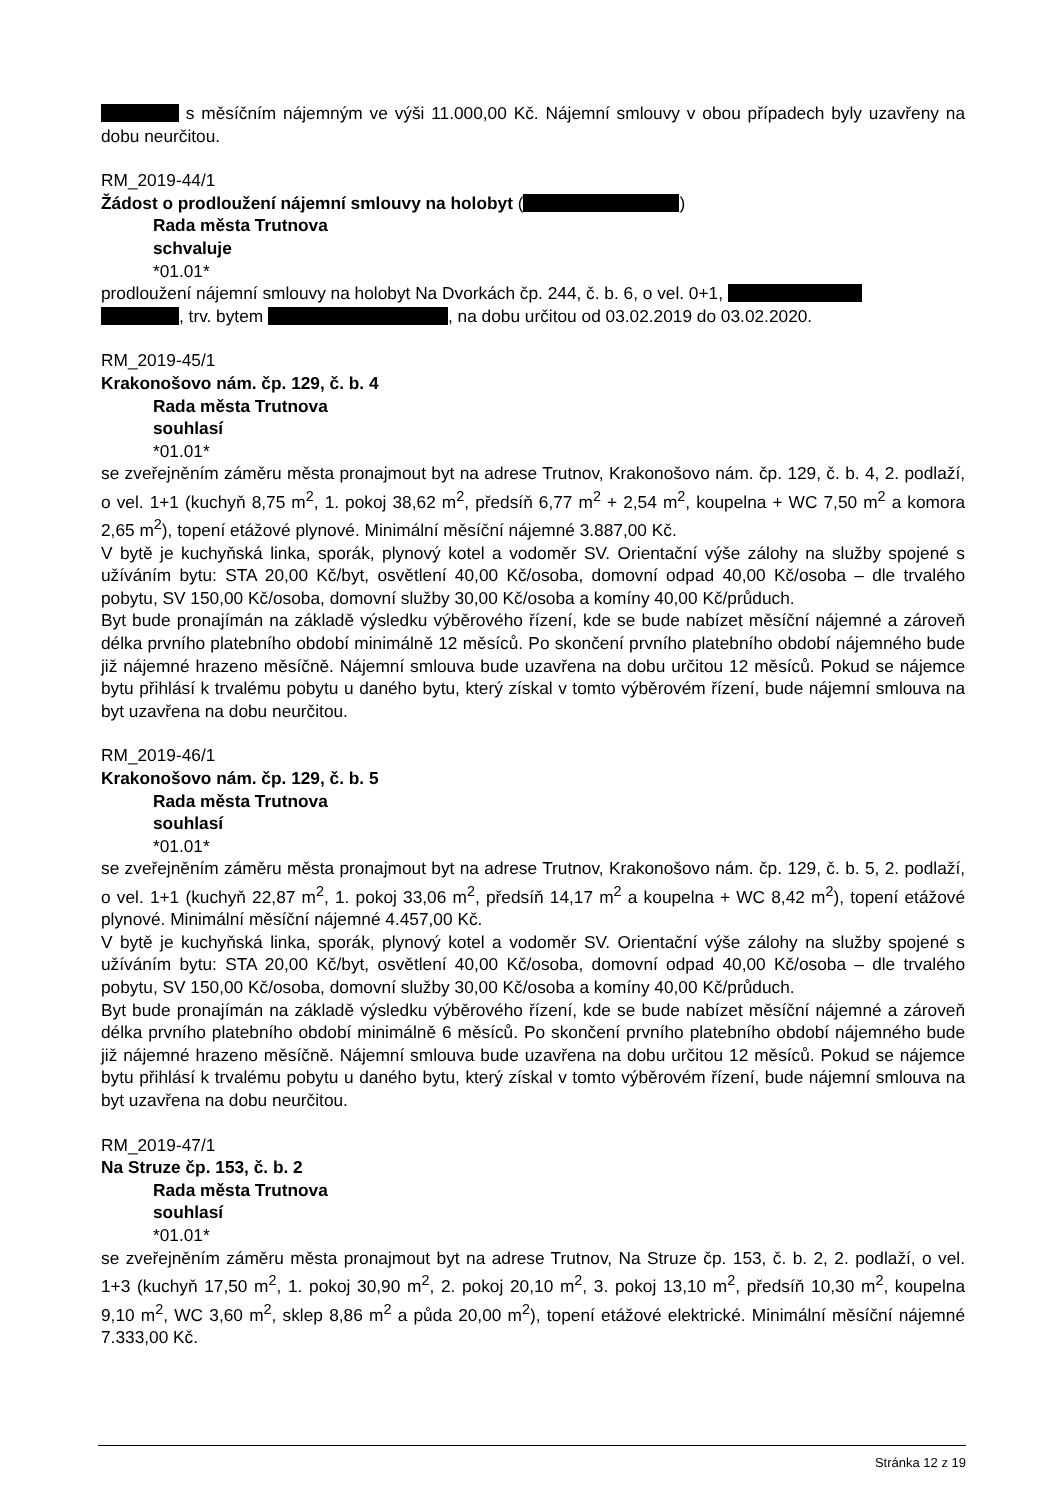s měsíčním nájemným ve výši 11.000,00 Kč. Nájemní smlouvy v obou případech byly uzavřeny na dobu neurčitou.
RM_2019-44/1
Žádost o prodloužení nájemní smlouvy na holobyt ( )
Rada města Trutnova
schvaluje
*01.01*
prodloužení nájemní smlouvy na holobyt Na Dvorkách čp. 244, č. b. 6, o vel. 0+1,
, trv. bytem , na dobu určitou od 03.02.2019 do 03.02.2020.
RM_2019-45/1
Krakonošovo nám. čp. 129, č. b. 4
Rada města Trutnova
souhlasí
*01.01*
se zveřejněním záměru města pronajmout byt na adrese Trutnov, Krakonošovo nám. čp. 129, č. b. 4, 2. podlaží, o vel. 1+1 (kuchyň 8,75 m<sup>2</sup>, 1. pokoj 38,62 m<sup>2</sup>, předsíň 6,77 m<sup>2</sup> + 2,54 m<sup>2</sup>, koupelna + WC 7,50 m<sup>2</sup> a komora 2,65 m<sup>2</sup>), topení etážové plynové. Minimální měsíční nájemné 3.887,00 Kč.
V bytě je kuchyňská linka, sporák, plynový kotel a vodoměr SV. Orientační výše zálohy na služby spojené s užíváním bytu: STA 20,00 Kč/byt, osvětlení 40,00 Kč/osoba, domovní odpad 40,00 Kč/osoba – dle trvalého pobytu, SV 150,00 Kč/osoba, domovní služby 30,00 Kč/osoba a komíny 40,00 Kč/průduch.
Byt bude pronajímán na základě výsledku výběrového řízení, kde se bude nabízet měsíční nájemné a zároveň délka prvního platebního období minimálně 12 měsíců. Po skončení prvního platebního období nájemného bude již nájemné hrazeno měsíčně. Nájemní smlouva bude uzavřena na dobu určitou 12 měsíců. Pokud se nájemce bytu přihlásí k trvalému pobytu u daného bytu, který získal v tomto výběrovém řízení, bude nájemní smlouva na byt uzavřena na dobu neurčitou.
RM_2019-46/1
Krakonošovo nám. čp. 129, č. b. 5
Rada města Trutnova
souhlasí
*01.01*
se zveřejněním záměru města pronajmout byt na adrese Trutnov, Krakonošovo nám. čp. 129, č. b. 5, 2. podlaží, o vel. 1+1 (kuchyň 22,87 m<sup>2</sup>, 1. pokoj 33,06 m<sup>2</sup>, předsíň 14,17 m<sup>2</sup> a koupelna + WC 8,42 m<sup>2</sup>), topení etážové plynové. Minimální měsíční nájemné 4.457,00 Kč.
V bytě je kuchyňská linka, sporák, plynový kotel a vodoměr SV. Orientační výše zálohy na služby spojené s užíváním bytu: STA 20,00 Kč/byt, osvětlení 40,00 Kč/osoba, domovní odpad 40,00 Kč/osoba – dle trvalého pobytu, SV 150,00 Kč/osoba, domovní služby 30,00 Kč/osoba a komíny 40,00 Kč/průduch.
Byt bude pronajímán na základě výsledku výběrového řízení, kde se bude nabízet měsíční nájemné a zároveň délka prvního platebního období minimálně 6 měsíců. Po skončení prvního platebního období nájemného bude již nájemné hrazeno měsíčně. Nájemní smlouva bude uzavřena na dobu určitou 12 měsíců. Pokud se nájemce bytu přihlásí k trvalému pobytu u daného bytu, který získal v tomto výběrovém řízení, bude nájemní smlouva na byt uzavřena na dobu neurčitou.
RM_2019-47/1
Na Struze čp. 153, č. b. 2
Rada města Trutnova
souhlasí
*01.01*
se zveřejněním záměru města pronajmout byt na adrese Trutnov, Na Struze čp. 153, č. b. 2, 2. podlaží, o vel. 1+3 (kuchyň 17,50 m<sup>2</sup>, 1. pokoj 30,90 m<sup>2</sup>, 2. pokoj 20,10 m<sup>2</sup>, 3. pokoj 13,10 m<sup>2</sup>, předsíň 10,30 m<sup>2</sup>, koupelna 9,10 m<sup>2</sup>, WC 3,60 m<sup>2</sup>, sklep 8,86 m<sup>2</sup> a půda 20,00 m<sup>2</sup>), topení etážové elektrické. Minimální měsíční nájemné 7.333,00 Kč.
Stránka 12 z 19